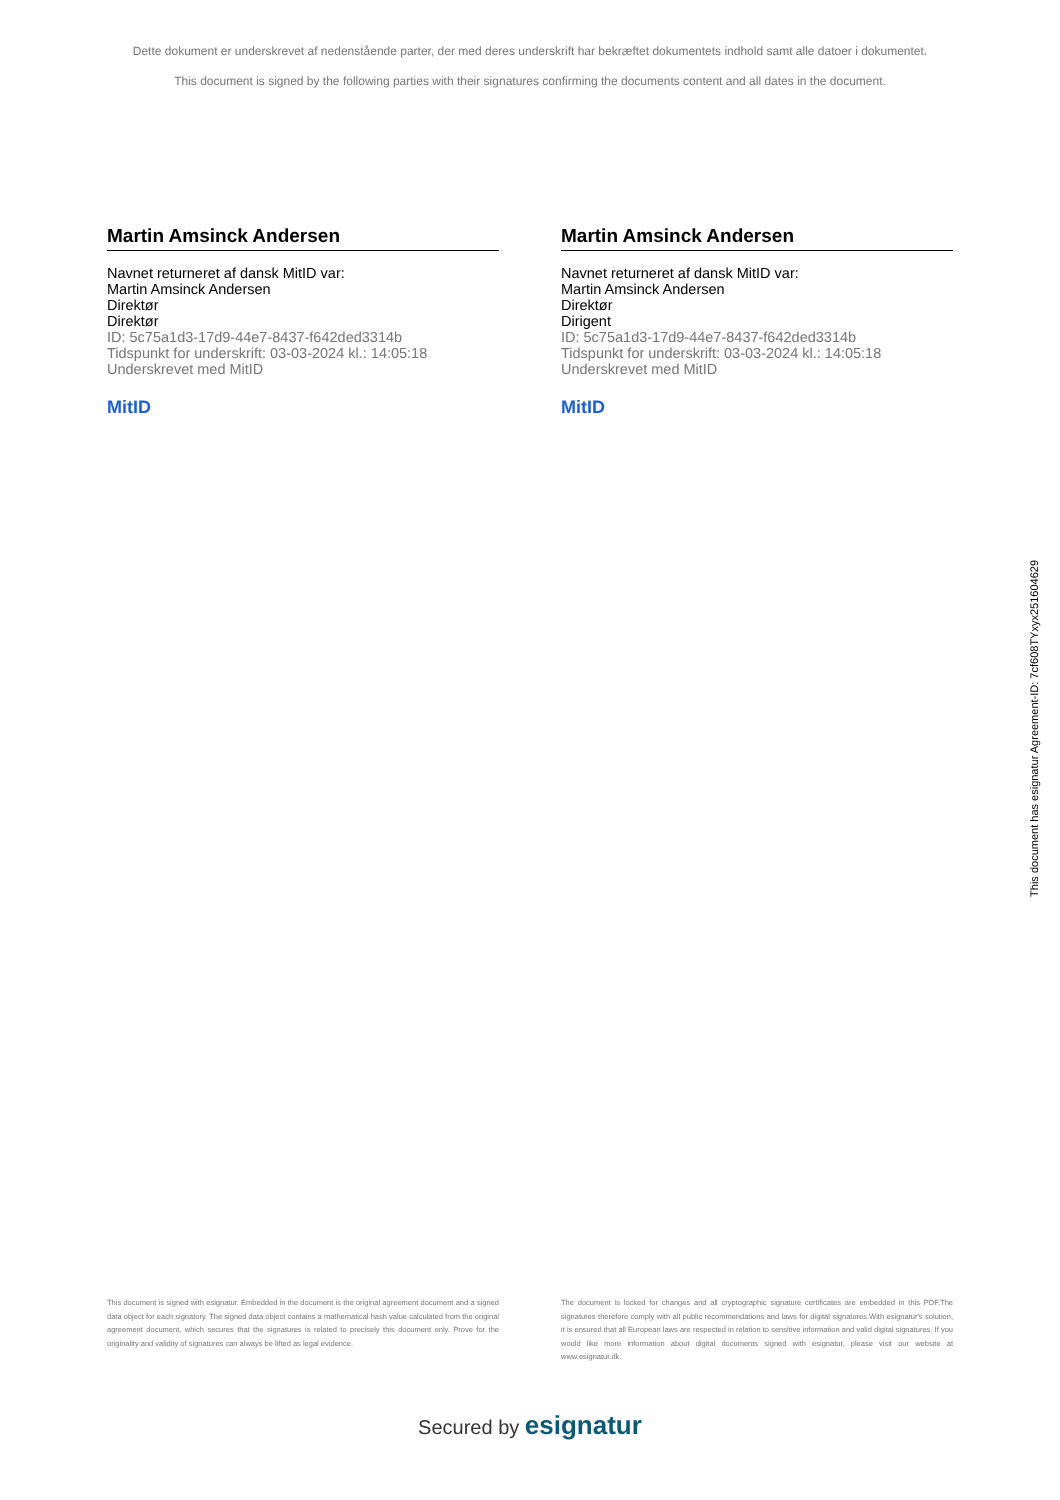Dette dokument er underskrevet af nedenstående parter, der med deres underskrift har bekræftet dokumentets indhold samt alle datoer i dokumentet.
This document is signed by the following parties with their signatures confirming the documents content and all dates in the document.
Martin Amsinck Andersen
Navnet returneret af dansk MitID var:
Martin Amsinck Andersen
Direktør
Direktør
ID: 5c75a1d3-17d9-44e7-8437-f642ded3314b
Tidspunkt for underskrift: 03-03-2024 kl.: 14:05:18
Underskrevet med MitID
MitID
Martin Amsinck Andersen
Navnet returneret af dansk MitID var:
Martin Amsinck Andersen
Direktør
Dirigent
ID: 5c75a1d3-17d9-44e7-8437-f642ded3314b
Tidspunkt for underskrift: 03-03-2024 kl.: 14:05:18
Underskrevet med MitID
MitID
This document has esignatur Agreement-ID: 7cf608TYxyx251604629
This document is signed with esignatur. Embedded in the document is the original agreement document and a signed data object for each signatory. The signed data object contains a mathematical hash value calculated from the original agreement document, which secures that the signatures is related to precisely this document only. Prove for the originality and validity of signatures can always be lifted as legal evidence.
The document is locked for changes and all cryptographic signature certificates are embedded in this PDF.The signatures therefore comply with all public recommendations and laws for digital signatures.With esignatur's solution, it is ensured that all European laws are respected in relation to sensitive information and valid digital signatures. If you would like more information about digital documents signed with esignatur, please visit our website at www.esignatur.dk.
Secured by esignatur